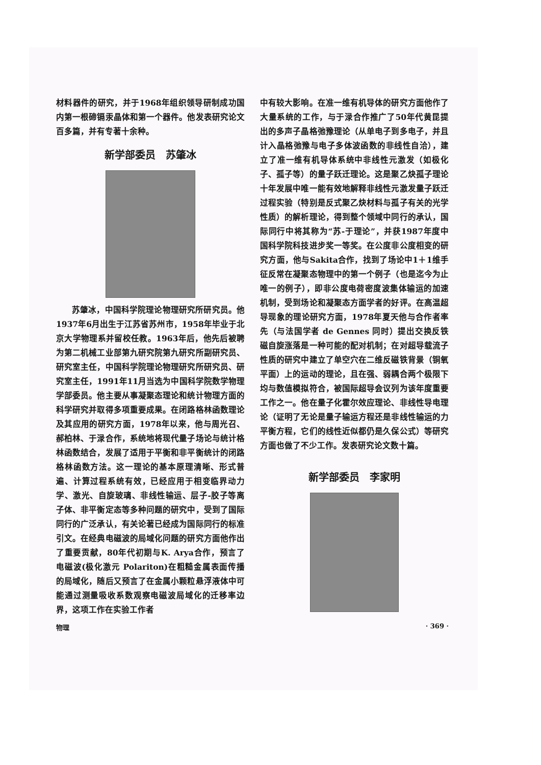材料器件的研究，并于1968年组织领导研制成功国内第一根碲镉汞晶体和第一个器件。他发表研究论文百多篇，并有专著十余种。
新学部委员　苏肇冰
苏肇冰，中国科学院理论物理研究所研究员。他1937年6月出生于江苏省苏州市，1958年毕业于北京大学物理系并留校任教。1963年后，他先后被聘为第二机械工业部第九研究院第九研究所副研究员、研究室主任，中国科学院理论物理研究所研究员、研究室主任，1991年11月当选为中国科学院数学物理学部委员。他主要从事凝聚态理论和统计物理方面的科学研究并取得多项重要成果。在闭路格林函数理论及其应用的研究方面，1978年以来，他与周光召、郝柏林、于渌合作，系统地将现代量子场论与统计格林函数结合，发展了适用于平衡和非平衡统计的闭路格林函数方法。这一理论的基本原理清晰、形式普遍、计算过程系统有效，已经应用于相变临界动力学、激光、自旋玻璃、非线性输运、层子-胶子等离子体、非平衡定态等多种问题的研究中，受到了国际同行的广泛承认，有关论著已经成为国际同行的标准引文。在经典电磁波的局域化问题的研究方面他作出了重要贡献，80年代初期与K. Arya合作，预言了电磁波(极化激元 Polariton)在粗糙金属表面传播的局域化，随后又预言了在金属小颗粒悬浮液体中可能通过测量吸收系数观察电磁波局域化的迁移率边界，这项工作在实验工作者
中有较大影响。在准一维有机导体的研究方面他作了大量系统的工作，与于渌合作推广了50年代黄昆提出的多声子晶格弛豫理论（从单电子到多电子，并且计入晶格弛豫与电子多体波函数的非线性自洽），建立了准一维有机导体系统中非线性元激发（如极化子、孤子等）的量子跃迁理论。这是聚乙炔孤子理论十年发展中唯一能有效地解释非线性元激发量子跃迁过程实验（特别是反式聚乙炔材料与孤子有关的光学性质）的解析理论，得到整个领域中同行的承认，国际同行中将其称为“苏-于理论”，并获1987年度中国科学院科技进步奖一等奖。在公度非公度相变的研究方面，他与Sakita合作，找到了场论中1＋1维手征反常在凝聚态物理中的第一个例子（也是迄今为止唯一的例子），即非公度电荷密度波集体输运的加速机制，受到场论和凝聚态方面学者的好评。在高温超导现象的理论研究方面，1978年夏天他与合作者率先（与法国学者 de Gennes 同时）提出交换反铁磁自旋涨落是一种可能的配对机制；在对超导载流子性质的研究中建立了单空穴在二维反磁铁背景（铜氧平面）上的运动的理论，且在强、弱耦合两个极限下均与数值模拟符合，被国际超导会议列为该年度重要工作之一。他在量子化霍尔效应理论、非线性导电理论（证明了无论是量子输运方程还是非线性输运的力平衡方程，它们的线性近似都仍是久保公式）等研究方面也做了不少工作。发表研究论文数十篇。
新学部委员　李家明
物理 · 369 ·